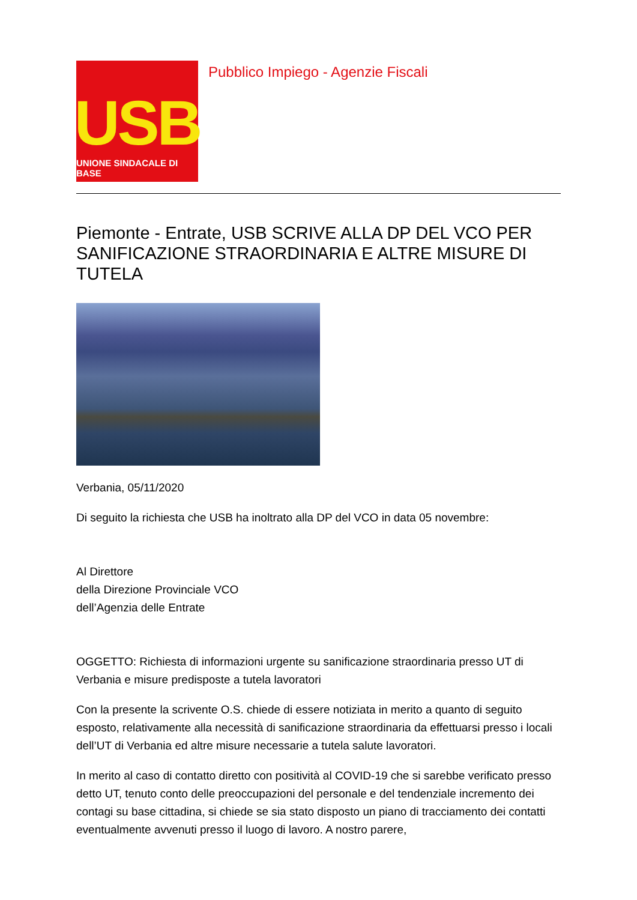USB
UNIONE SINDACALE DI BASE
Pubblico Impiego - Agenzie Fiscali
Piemonte - Entrate, USB SCRIVE ALLA DP DEL VCO PER SANIFICAZIONE STRAORDINARIA E ALTRE MISURE DI TUTELA
Verbania, 05/11/2020
Di seguito la richiesta che USB ha inoltrato alla DP del VCO in data 05 novembre:
Al Direttore
della Direzione Provinciale VCO
dell’Agenzia delle Entrate
OGGETTO: Richiesta di informazioni urgente su sanificazione straordinaria presso UT di Verbania e misure predisposte a tutela lavoratori
Con la presente la scrivente O.S. chiede di essere notiziata in merito a quanto di seguito esposto, relativamente alla necessità di sanificazione straordinaria da effettuarsi presso i locali dell’UT di Verbania ed altre misure necessarie a tutela salute lavoratori.
In merito al caso di contatto diretto con positività al COVID-19 che si sarebbe verificato presso detto UT, tenuto conto delle preoccupazioni del personale e del tendenziale incremento dei contagi su base cittadina, si chiede se sia stato disposto un piano di tracciamento dei contatti eventualmente avvenuti presso il luogo di lavoro. A nostro parere,